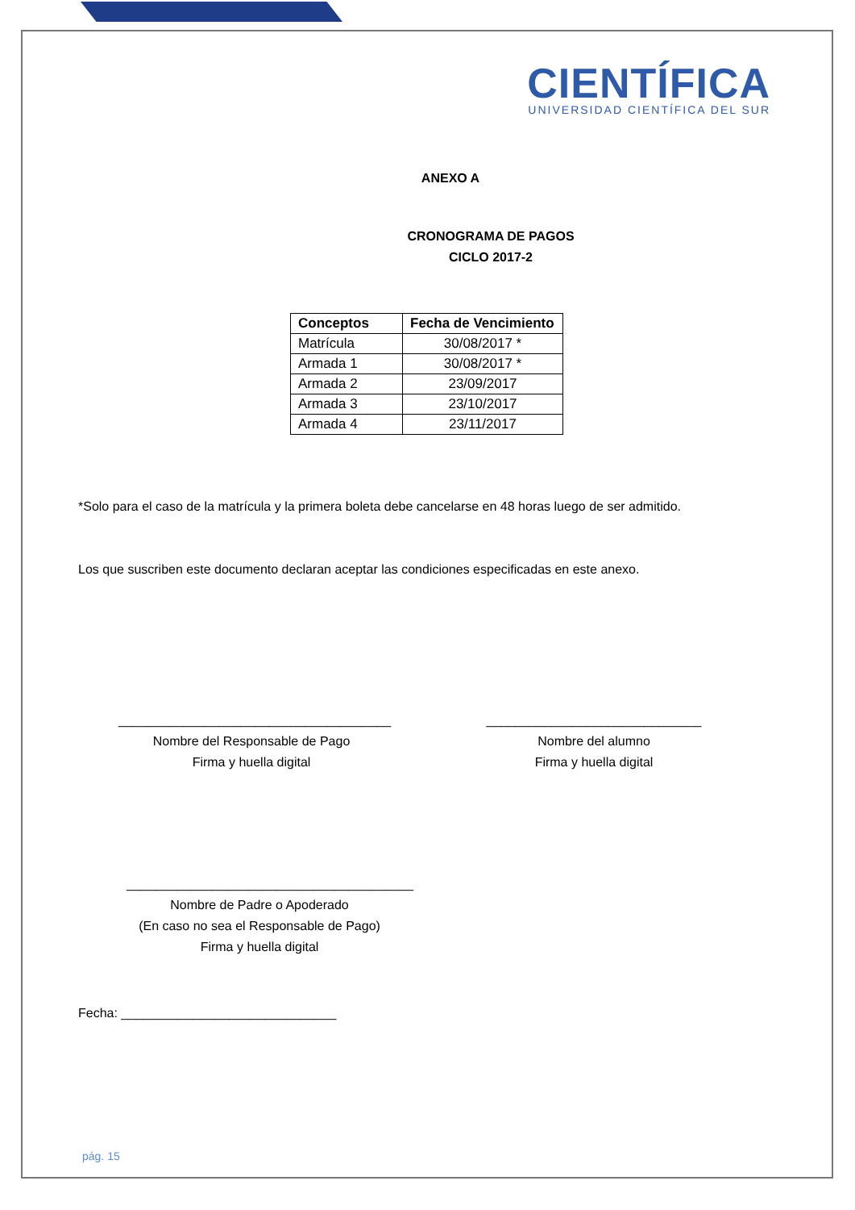CIENTÍFICA
UNIVERSIDAD CIENTÍFICA DEL SUR
ANEXO A
CRONOGRAMA DE PAGOS
CICLO 2017-2
| Conceptos | Fecha de Vencimiento |
| --- | --- |
| Matrícula | 30/08/2017 * |
| Armada 1 | 30/08/2017 * |
| Armada 2 | 23/09/2017 |
| Armada 3 | 23/10/2017 |
| Armada 4 | 23/11/2017 |
*Solo para el caso de la matrícula y la primera boleta debe cancelarse en 48 horas luego de ser admitido.
Los que suscriben este documento declaran aceptar las condiciones especificadas en este anexo.
______________________________________
Nombre del Responsable de Pago
Firma y huella digital
______________________________
Nombre del alumno
Firma y huella digital
________________________________________
Nombre de Padre o Apoderado
(En caso no sea el Responsable de Pago)
Firma y huella digital
Fecha: ______________________________
pág. 15